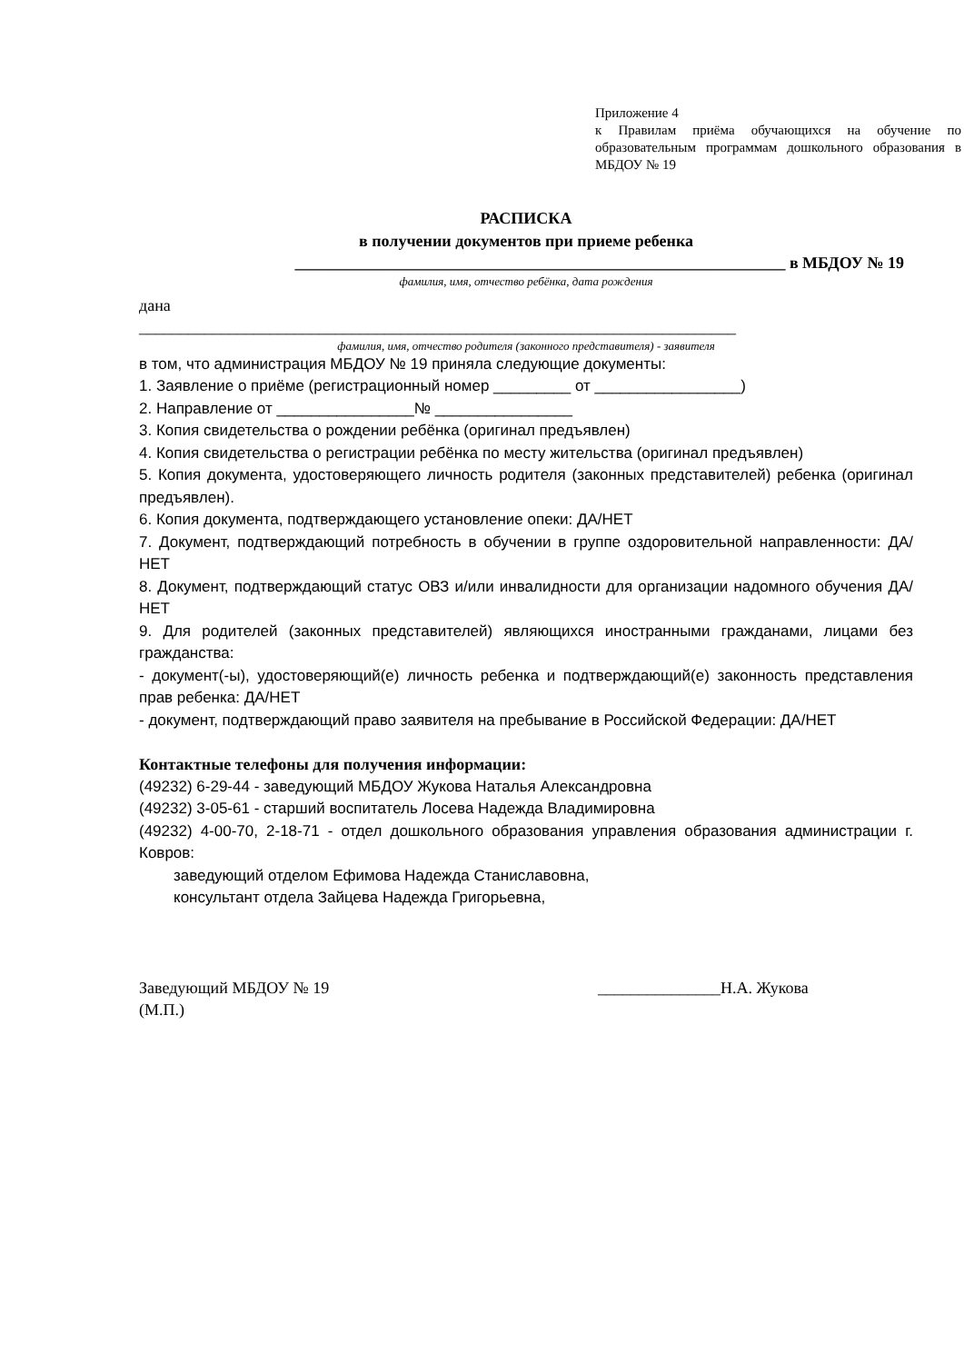Приложение 4
к Правилам приёма обучающихся на обучение по образовательным программам дошкольного образования в МБДОУ № 19
РАСПИСКА
в получении документов при приеме ребенка
____________________________________________________________ в МБДОУ № 19
фамилия, имя, отчество ребёнка, дата рождения
дана
_________________________________________________________________________
фамилия, имя, отчество родителя (законного представителя) - заявителя
в том, что администрация МБДОУ № 19 приняла следующие документы:
1. Заявление о приёме (регистрационный номер _________ от _________________)
2. Направление от ________________№ ________________
3. Копия свидетельства о рождении ребёнка (оригинал предъявлен)
4. Копия свидетельства о регистрации ребёнка по месту жительства (оригинал предъявлен)
5. Копия документа, удостоверяющего личность родителя (законных представителей) ребенка (оригинал предъявлен).
6. Копия документа, подтверждающего установление опеки: ДА/НЕТ
7. Документ, подтверждающий потребность в обучении в группе оздоровительной направленности: ДА/НЕТ
8. Документ, подтверждающий статус ОВЗ и/или инвалидности для организации надомного обучения ДА/НЕТ
9. Для родителей (законных представителей) являющихся иностранными гражданами, лицами без гражданства:
- документ(-ы), удостоверяющий(е) личность ребенка и подтверждающий(е) законность представления прав ребенка: ДА/НЕТ
- документ, подтверждающий право заявителя на пребывание в Российской Федерации: ДА/НЕТ
Контактные телефоны для получения информации:
(49232) 6-29-44 - заведующий МБДОУ Жукова Наталья Александровна
(49232) 3-05-61 - старший воспитатель Лосева Надежда Владимировна
(49232) 4-00-70, 2-18-71 - отдел дошкольного образования управления образования администрации г. Ковров:
заведующий отделом Ефимова Надежда Станиславовна,
консультант отдела Зайцева Надежда Григорьевна,
Заведующий МБДОУ № 19 _______________Н.А. Жукова
(М.П.)